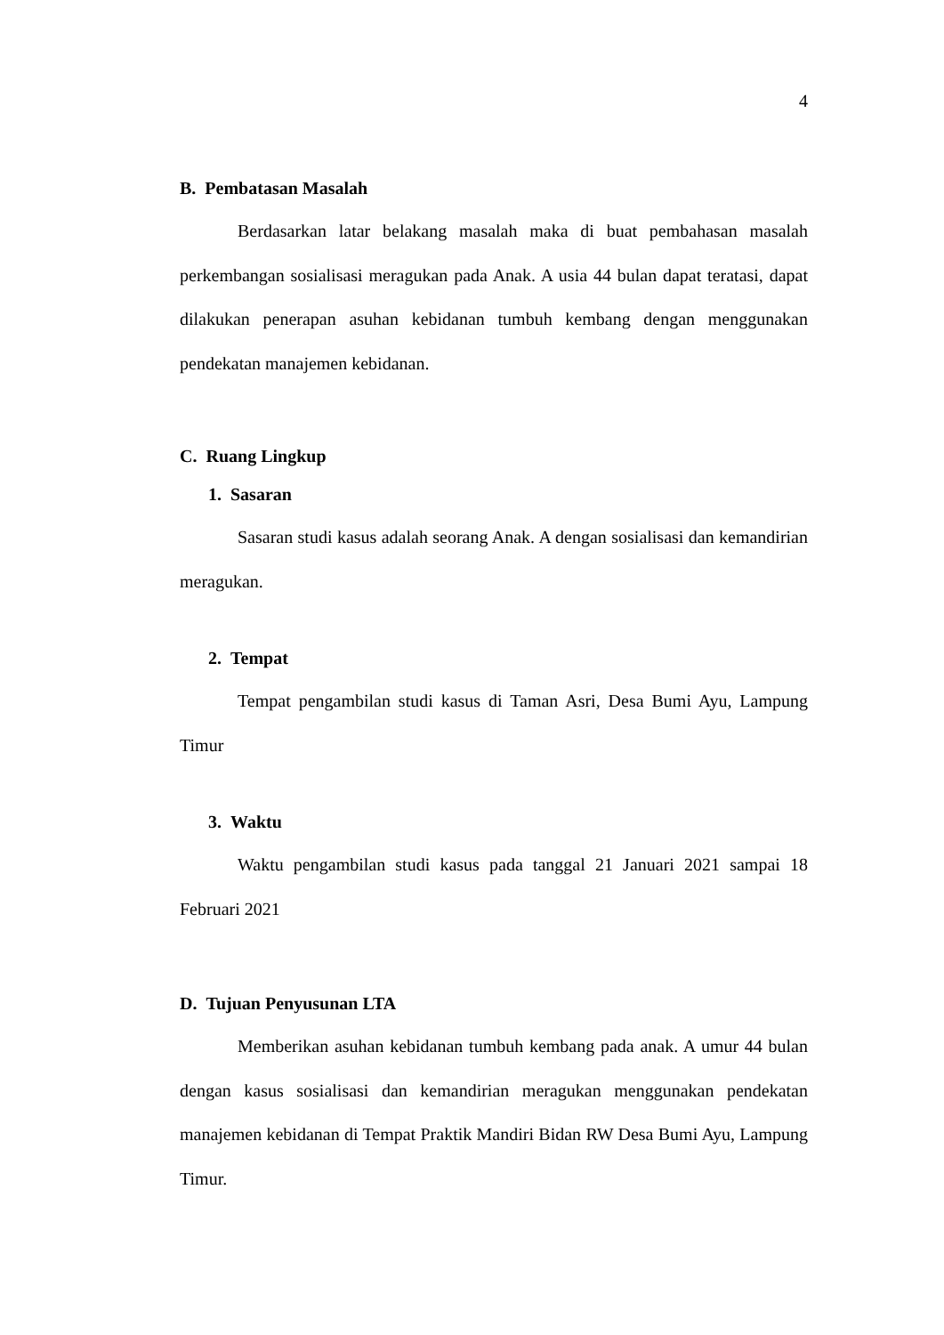4
B. Pembatasan Masalah
Berdasarkan latar belakang masalah maka di buat pembahasan masalah perkembangan sosialisasi meragukan pada Anak. A usia 44 bulan dapat teratasi, dapat dilakukan penerapan asuhan kebidanan tumbuh kembang dengan menggunakan pendekatan manajemen kebidanan.
C. Ruang Lingkup
1. Sasaran
Sasaran studi kasus adalah seorang Anak. A dengan sosialisasi dan kemandirian meragukan.
2. Tempat
Tempat pengambilan studi kasus di Taman Asri, Desa Bumi Ayu, Lampung Timur
3. Waktu
Waktu pengambilan studi kasus pada tanggal 21 Januari 2021 sampai 18 Februari 2021
D. Tujuan Penyusunan LTA
Memberikan asuhan kebidanan tumbuh kembang pada anak. A umur 44 bulan dengan kasus sosialisasi dan kemandirian meragukan menggunakan pendekatan manajemen kebidanan di Tempat Praktik Mandiri Bidan RW Desa Bumi Ayu, Lampung Timur.